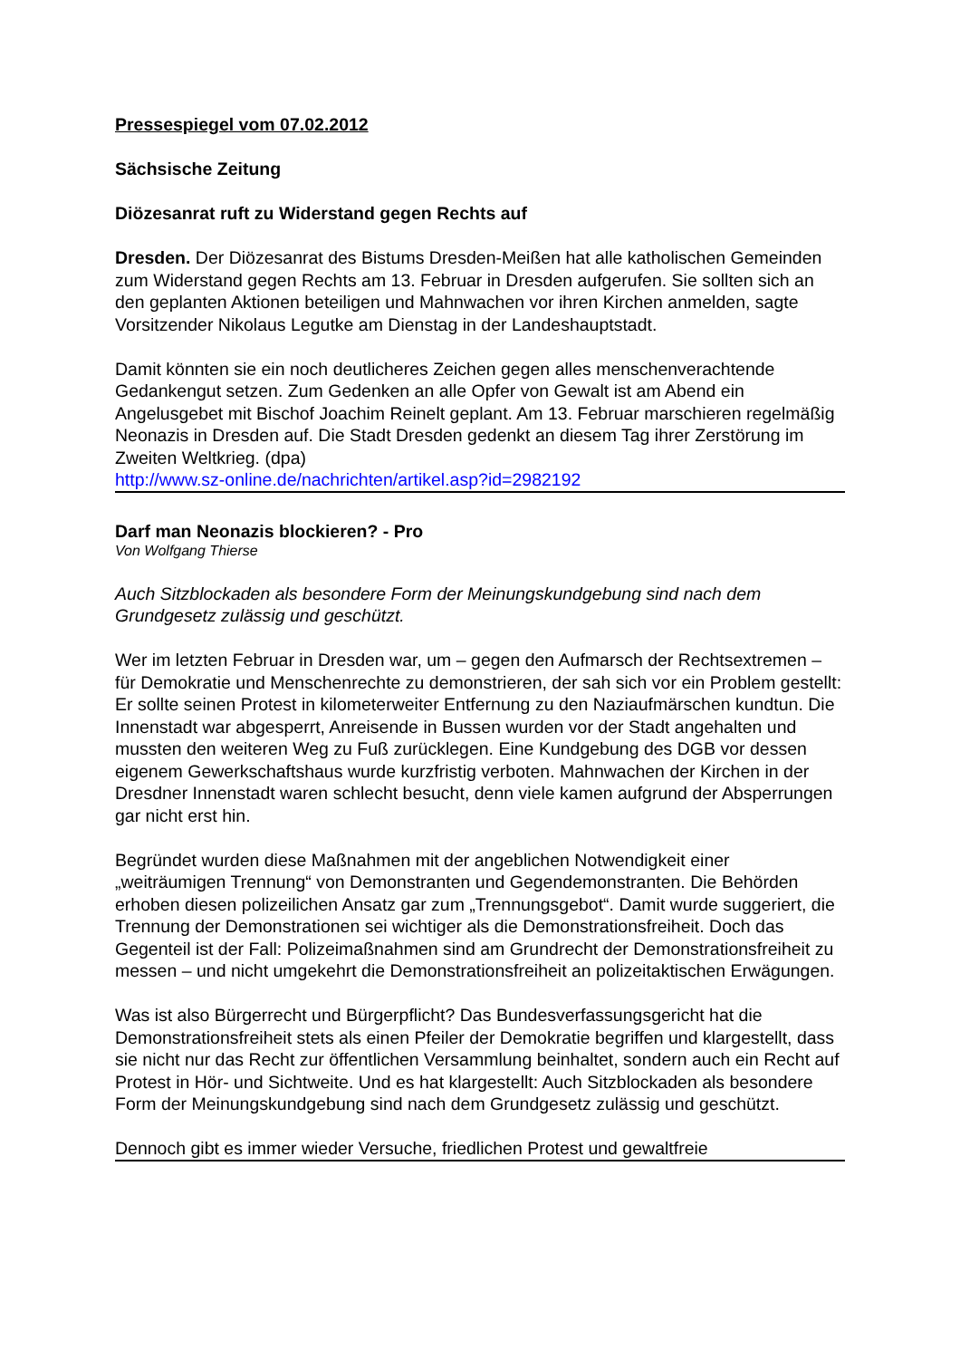Pressespiegel vom 07.02.2012
Sächsische Zeitung
Diözesanrat ruft zu Widerstand gegen Rechts auf
Dresden. Der Diözesanrat des Bistums Dresden-Meißen hat alle katholischen Gemeinden zum Widerstand gegen Rechts am 13. Februar in Dresden aufgerufen. Sie sollten sich an den geplanten Aktionen beteiligen und Mahnwachen vor ihren Kirchen anmelden, sagte Vorsitzender Nikolaus Legutke am Dienstag in der Landeshauptstadt.
Damit könnten sie ein noch deutlicheres Zeichen gegen alles menschenverachtende Gedankengut setzen. Zum Gedenken an alle Opfer von Gewalt ist am Abend ein Angelusgebet mit Bischof Joachim Reinelt geplant. Am 13. Februar marschieren regelmäßig Neonazis in Dresden auf. Die Stadt Dresden gedenkt an diesem Tag ihrer Zerstörung im Zweiten Weltkrieg. (dpa)
http://www.sz-online.de/nachrichten/artikel.asp?id=2982192
Darf man Neonazis blockieren? - Pro
Von Wolfgang Thierse
Auch Sitzblockaden als besondere Form der Meinungskundgebung sind nach dem Grundgesetz zulässig und geschützt.
Wer im letzten Februar in Dresden war, um – gegen den Aufmarsch der Rechtsextremen – für Demokratie und Menschenrechte zu demonstrieren, der sah sich vor ein Problem gestellt: Er sollte seinen Protest in kilometerweiter Entfernung zu den Naziaufmärschen kundtun. Die Innenstadt war abgesperrt, Anreisende in Bussen wurden vor der Stadt angehalten und mussten den weiteren Weg zu Fuß zurücklegen. Eine Kundgebung des DGB vor dessen eigenem Gewerkschaftshaus wurde kurzfristig verboten. Mahnwachen der Kirchen in der Dresdner Innenstadt waren schlecht besucht, denn viele kamen aufgrund der Absperrungen gar nicht erst hin.
Begründet wurden diese Maßnahmen mit der angeblichen Notwendigkeit einer „weiträumigen Trennung“ von Demonstranten und Gegendemonstranten. Die Behörden erhoben diesen polizeilichen Ansatz gar zum „Trennungsgebot“. Damit wurde suggeriert, die Trennung der Demonstrationen sei wichtiger als die Demonstrationsfreiheit. Doch das Gegenteil ist der Fall: Polizeimaßnahmen sind am Grundrecht der Demonstrationsfreiheit zu messen – und nicht umgekehrt die Demonstrationsfreiheit an polizeitaktischen Erwägungen.
Was ist also Bürgerrecht und Bürgerpflicht? Das Bundesverfassungsgericht hat die Demonstrationsfreiheit stets als einen Pfeiler der Demokratie begriffen und klargestellt, dass sie nicht nur das Recht zur öffentlichen Versammlung beinhaltet, sondern auch ein Recht auf Protest in Hör- und Sichtweite. Und es hat klargestellt: Auch Sitzblockaden als besondere Form der Meinungskundgebung sind nach dem Grundgesetz zulässig und geschützt.
Dennoch gibt es immer wieder Versuche, friedlichen Protest und gewaltfreie